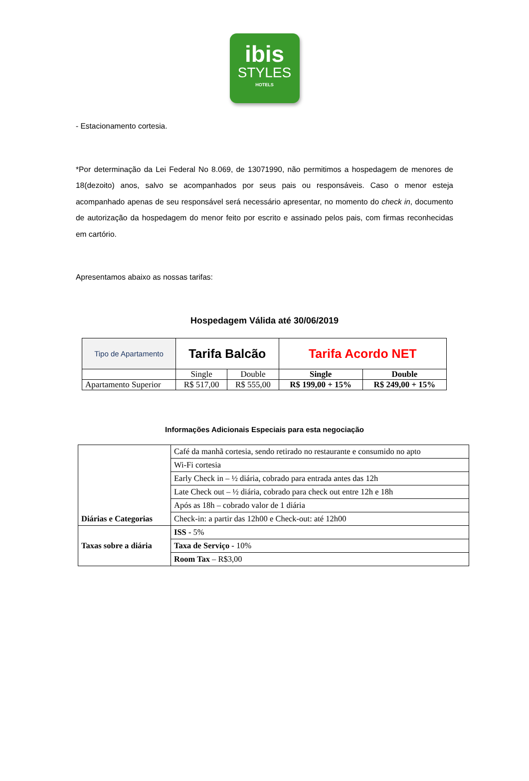ibis
STYLES
HOTELS
- Estacionamento cortesia.
*Por determinação da Lei Federal No 8.069, de 13071990, não permitimos a hospedagem de menores de 18(dezoito) anos, salvo se acompanhados por seus pais ou responsáveis. Caso o menor esteja acompanhado apenas de seu responsável será necessário apresentar, no momento do check in, documento de autorização da hospedagem do menor feito por escrito e assinado pelos pais, com firmas reconhecidas em cartório.
Apresentamos abaixo as nossas tarifas:
Hospedagem Válida até 30/06/2019
| Tipo de Apartamento | Tarifa Balcão | | Tarifa Acordo NET | |
| | Single | Double | Single | Double |
| Apartamento Superior | R$ 517,00 | R$ 555,00 | R$ 199,00 + 15% | R$ 249,00 + 15% |
Informações Adicionais Especiais para esta negociação
| Diárias e Categorias | Café da manhã cortesia, sendo retirado no restaurante e consumido no apto |
| | Wi-Fi cortesia |
| | Early Check in – ½ diária, cobrado para entrada antes das 12h |
| | Late Check out – ½ diária, cobrado para check out entre 12h e 18h |
| | Após as 18h – cobrado valor de 1 diária |
| | Check-in: a partir das 12h00 e Check-out: até 12h00 |
| Taxas sobre a diária | ISS - 5% |
| | Taxa de Serviço - 10% |
| | Room Tax – R$3,00 |